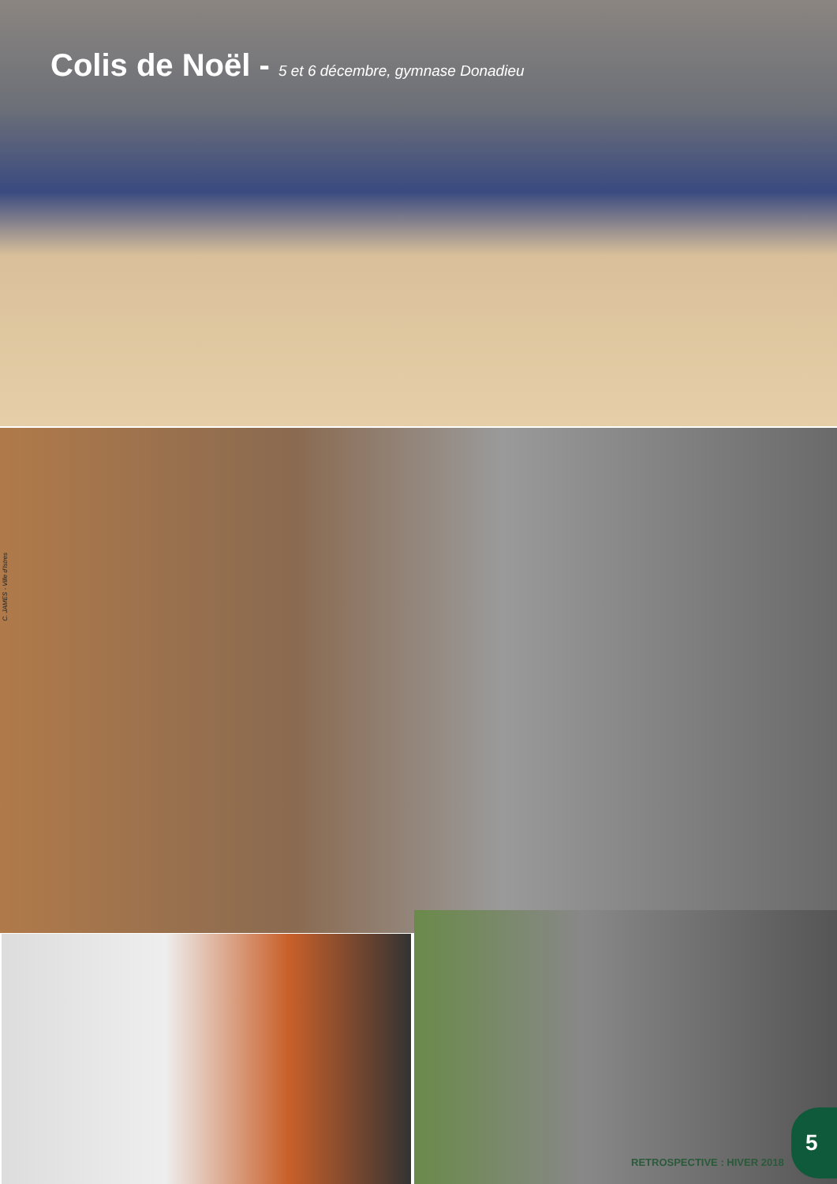Colis de Noël - 5 et 6 décembre, gymnase Donadieu
C. JAMES - Ville d'Istres
RETROSPECTIVE : HIVER 2018
5